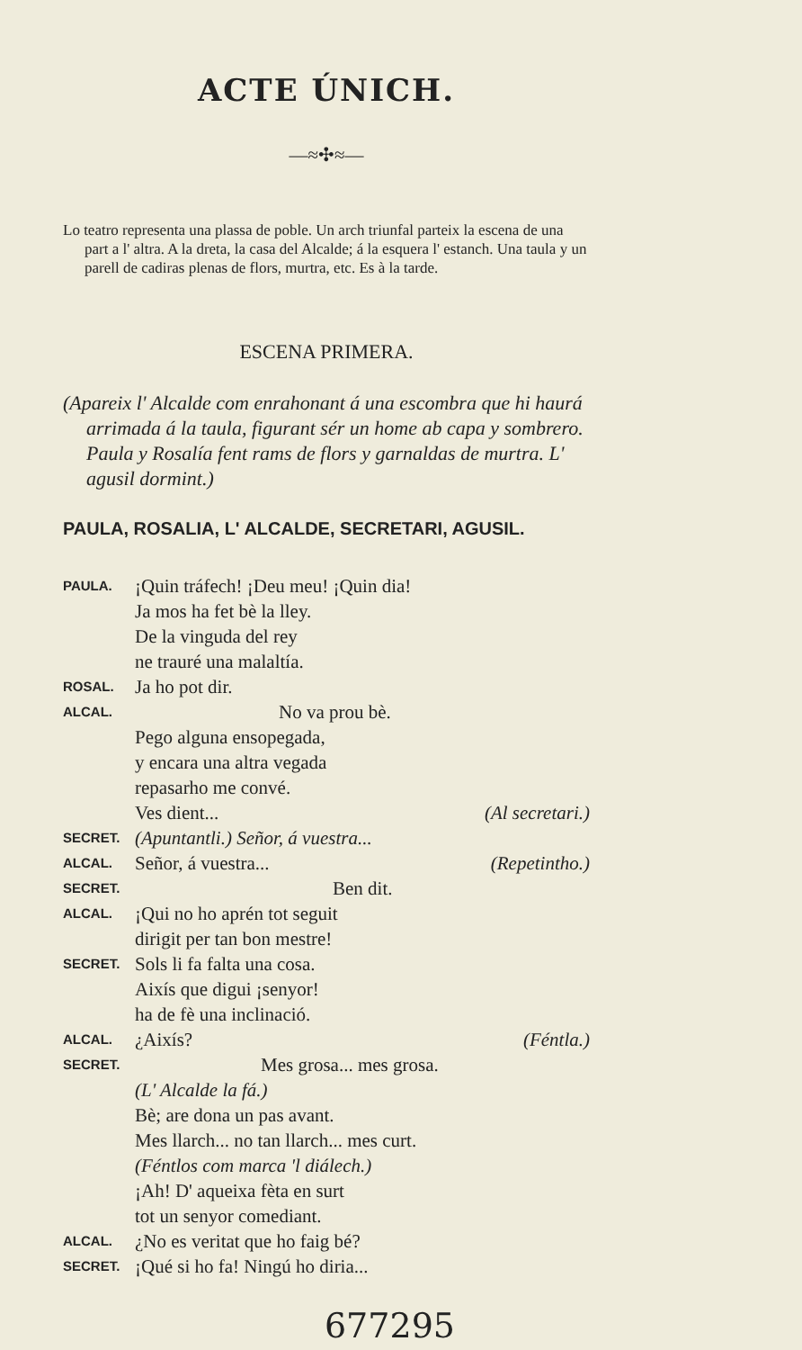ACTE ÚNICH.
—≈✣≈—
Lo teatro representa una plassa de poble. Un arch triunfal parteix la escena de una part a l' altra. A la dreta, la casa del Alcalde; á la esquera l' estanch. Una taula y un parell de cadiras plenas de flors, murtra, etc. Es à la tarde.
ESCENA PRIMERA.
(Apareix l' Alcalde com enrahonant á una escombra que hi haurá arrimada á la taula, figurant sér un home ab capa y sombrero. Paula y Rosalía fent rams de flors y garnaldas de murtra. L' agusil dormint.)
PAULA, ROSALIA, L' ALCALDE, SECRETARI, AGUSIL.
PAULA.
¡Quin tráfech! ¡Deu meu! ¡Quin dia!
Ja mos ha fet bè la lley.
De la vinguda del rey
ne trauré una malaltía.
ROSAL.
Ja ho pot dir.
ALCAL.
No va prou bè.
Pego alguna ensopegada,
y encara una altra vegada
repasarho me convé.
Ves dient... (Al secretari.)
SECRET.
(Apuntantli.) Señor, á vuestra...
ALCAL.
Señor, á vuestra... (Repetintho.)
SECRET.
Ben dit.
ALCAL.
¡Qui no ho aprén tot seguit
dirigit per tan bon mestre!
SECRET.
Sols li fa falta una cosa.
Aixís que digui ¡senyor!
ha de fè una inclinació.
ALCAL.
¿Aixís? (Féntla.)
SECRET.
Mes grosa... mes grosa.
(L' Alcalde la fá.)
Bè; are dona un pas avant.
Mes llarch... no tan llarch... mes curt.
(Féntlos com marca 'l diálech.)
¡Ah! D' aqueixa fèta en surt
tot un senyor comediant.
ALCAL.
¿No es veritat que ho faig bé?
SECRET.
¡Qué si ho fa! Ningú ho diria...
677295